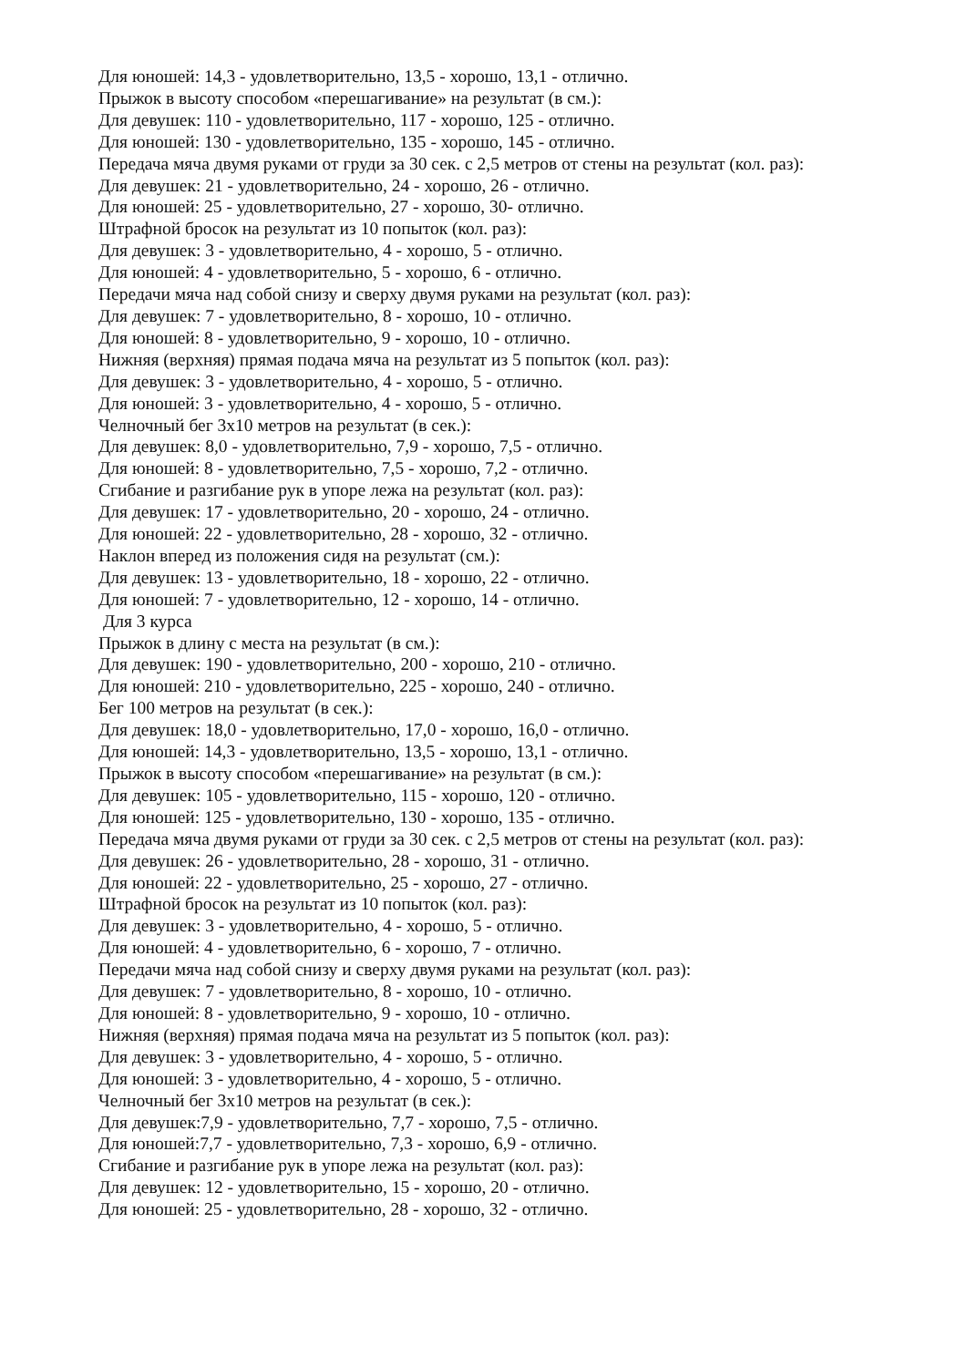Для юношей: 14,3 - удовлетворительно, 13,5 - хорошо, 13,1 - отлично.
Прыжок в высоту способом «перешагивание» на результат (в см.):
Для девушек: 110 - удовлетворительно, 117 - хорошо, 125 - отлично.
Для юношей: 130 - удовлетворительно, 135 - хорошо, 145 - отлично.
Передача мяча двумя руками от груди за 30 сек. с 2,5 метров от стены на результат (кол. раз):
Для девушек: 21 - удовлетворительно, 24 - хорошо, 26 - отлично.
Для юношей: 25 - удовлетворительно, 27 - хорошо, 30- отлично.
Штрафной бросок на результат из 10 попыток (кол. раз):
Для девушек: 3 - удовлетворительно, 4 - хорошо, 5 - отлично.
Для юношей: 4 - удовлетворительно, 5 - хорошо, 6 - отлично.
Передачи мяча над собой снизу и сверху двумя руками на результат (кол. раз):
Для девушек: 7 - удовлетворительно, 8 - хорошо, 10 - отлично.
Для юношей: 8 - удовлетворительно, 9 - хорошо, 10 - отлично.
Нижняя (верхняя) прямая подача мяча на результат из 5 попыток (кол. раз):
Для девушек: 3 - удовлетворительно, 4 - хорошо, 5 - отлично.
Для юношей: 3 - удовлетворительно, 4 - хорошо, 5 - отлично.
Челночный бег 3х10 метров на результат (в сек.):
Для девушек: 8,0 - удовлетворительно, 7,9 - хорошо, 7,5 - отлично.
Для юношей: 8 - удовлетворительно, 7,5 - хорошо, 7,2 - отлично.
Сгибание и разгибание рук в упоре лежа на результат (кол. раз):
Для девушек: 17 - удовлетворительно, 20 - хорошо, 24 - отлично.
Для юношей: 22 - удовлетворительно, 28 - хорошо, 32 - отлично.
Наклон вперед из положения сидя на результат (см.):
Для девушек: 13 - удовлетворительно, 18 - хорошо, 22 - отлично.
Для юношей: 7 - удовлетворительно, 12 - хорошо, 14 - отлично.
Для 3 курса
Прыжок в длину с места на результат (в см.):
Для девушек: 190 - удовлетворительно, 200 - хорошо, 210 - отлично.
Для юношей: 210 - удовлетворительно, 225 - хорошо, 240 - отлично.
Бег 100 метров на результат (в сек.):
Для девушек: 18,0 - удовлетворительно, 17,0 - хорошо, 16,0 - отлично.
Для юношей: 14,3 - удовлетворительно, 13,5 - хорошо, 13,1 - отлично.
Прыжок в высоту способом «перешагивание» на результат (в см.):
Для девушек: 105 - удовлетворительно, 115 - хорошо, 120 - отлично.
Для юношей: 125 - удовлетворительно, 130 - хорошо, 135 - отлично.
Передача мяча двумя руками от груди за 30 сек. с 2,5 метров от стены на результат (кол. раз):
Для девушек: 26 - удовлетворительно, 28 - хорошо, 31 - отлично.
Для юношей: 22 - удовлетворительно, 25 - хорошо, 27 - отлично.
Штрафной бросок на результат из 10 попыток (кол. раз):
Для девушек: 3 - удовлетворительно, 4 - хорошо, 5 - отлично.
Для юношей: 4 - удовлетворительно, 6 - хорошо, 7 - отлично.
Передачи мяча над собой снизу и сверху двумя руками на результат (кол. раз):
Для девушек: 7 - удовлетворительно, 8 - хорошо, 10 - отлично.
Для юношей: 8 - удовлетворительно, 9 - хорошо, 10 - отлично.
Нижняя (верхняя) прямая подача мяча на результат из 5 попыток (кол. раз):
Для девушек: 3 - удовлетворительно, 4 - хорошо, 5 - отлично.
Для юношей: 3 - удовлетворительно, 4 - хорошо, 5 - отлично.
Челночный бег 3х10 метров на результат (в сек.):
Для девушек:7,9 - удовлетворительно, 7,7 - хорошо, 7,5 - отлично.
Для юношей:7,7 - удовлетворительно, 7,3 - хорошо, 6,9 - отлично.
Сгибание и разгибание рук в упоре лежа на результат (кол. раз):
Для девушек: 12 - удовлетворительно, 15 - хорошо, 20 - отлично.
Для юношей: 25 - удовлетворительно, 28 - хорошо, 32 - отлично.